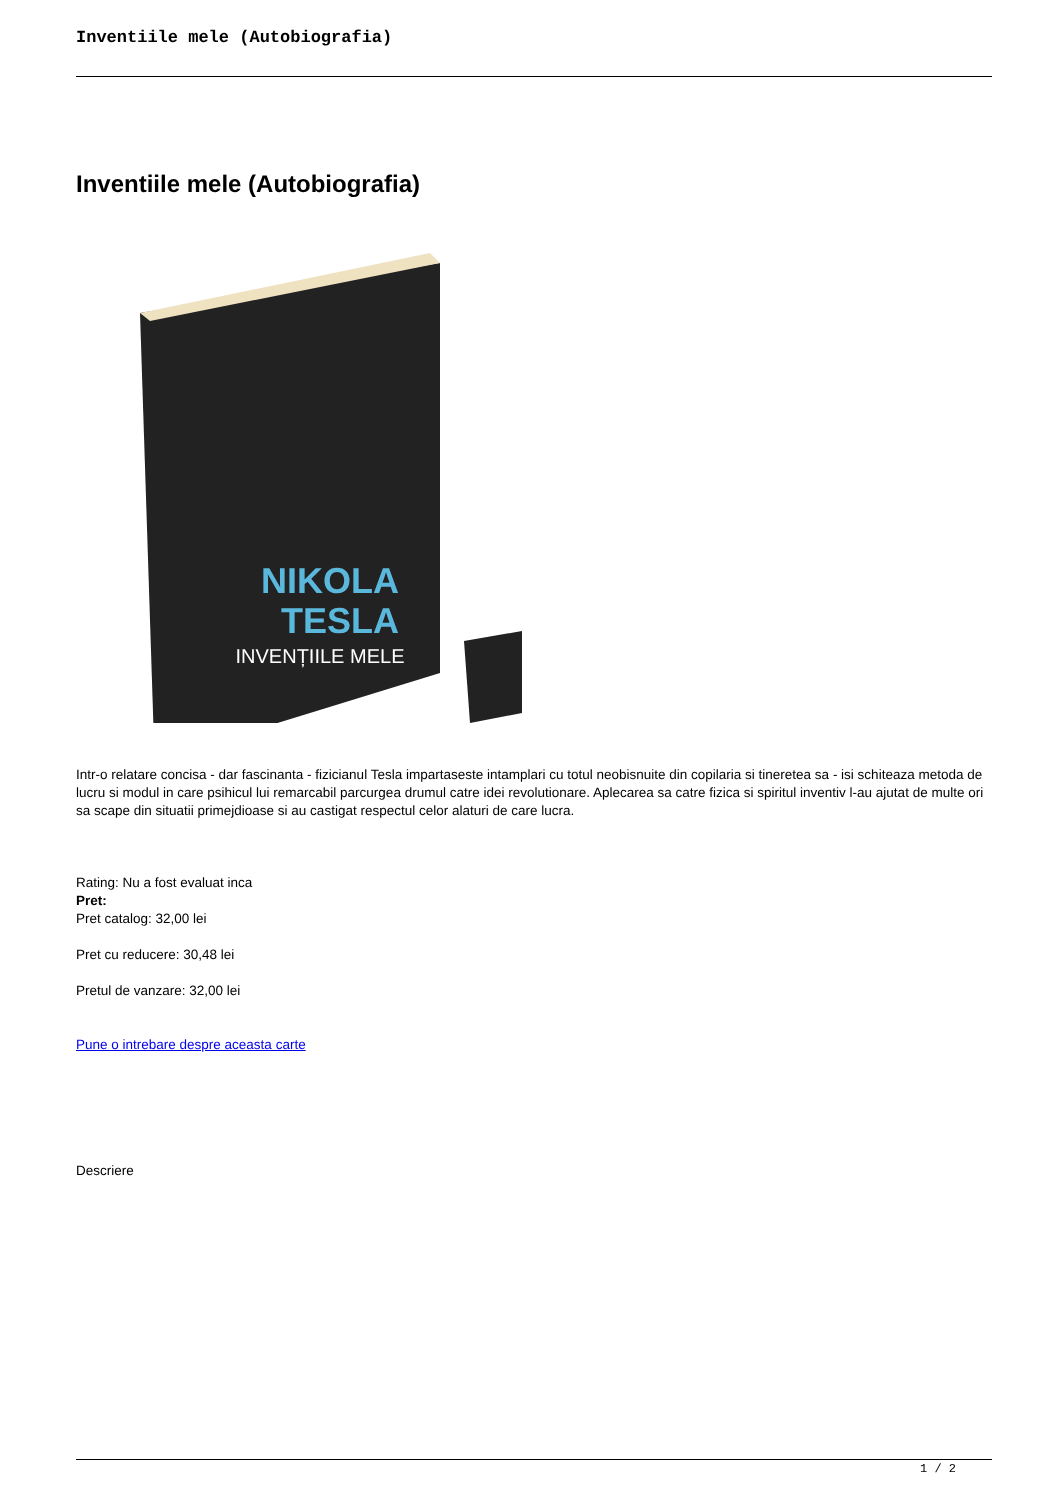Inventiile mele (Autobiografia)
Inventiile mele (Autobiografia)
NIKOLA
TESLA
INVENȚIILE MELE
Intr-o relatare concisa - dar fascinanta - fizicianul Tesla impartaseste intamplari cu totul neobisnuite din copilaria si tineretea sa - isi schiteaza metoda de lucru si modul in care psihicul lui remarcabil parcurgea drumul catre idei revolutionare. Aplecarea sa catre fizica si spiritul inventiv l-au ajutat de multe ori sa scape din situatii primejdioase si au castigat respectul celor alaturi de care lucra.
Rating: Nu a fost evaluat inca
Pret:
Pret catalog: 32,00 lei
Pret cu reducere: 30,48 lei
Pretul de vanzare: 32,00 lei
Pune o intrebare despre aceasta carte
Descriere
1 / 2